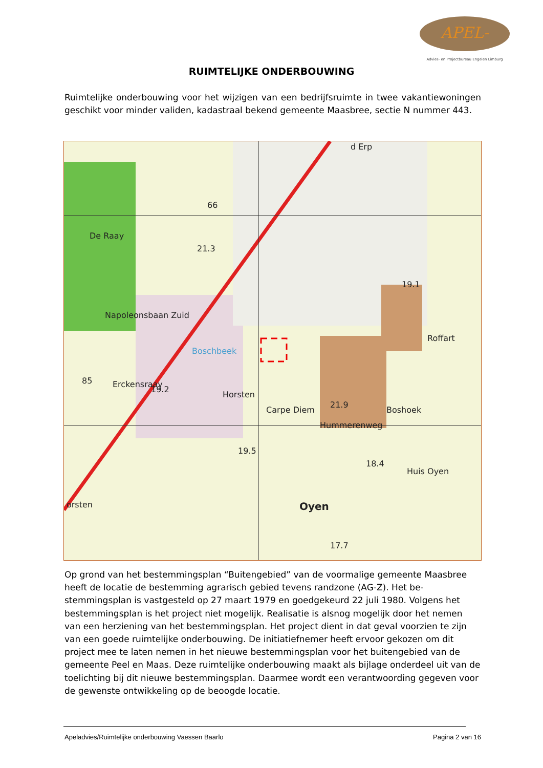APEL-
Advies- en Projectbureau Engelen Limburg
RUIMTELIJKE ONDERBOUWING
Ruimtelijke onderbouwing voor het wijzigen van een bedrijfsruimte in twee vakantiewo­ningen geschikt voor minder validen, kadastraal bekend gemeente Maasbree, sectie N nummer 443.
De Raay
Carpe Diem
Boshoek
Roffart
Huis Oyen
Oyen
Erckensraay
Boschbeek
orsten
d Erp
21.3
19.1
19.2
19.5
18.4
21.9
17.7
66
85
Napoleonsbaan Zuid
Hummerenweg
Horsten
Op grond van het bestemmingsplan “Buitengebied” van de voormalige gemeente Maas­bree heeft de locatie de bestemming agrarisch gebied tevens randzone (AG-Z). Het be­stemmingsplan is vastgesteld op 27 maart 1979 en goedgekeurd 22 juli 1980. Volgens het bestemmingsplan is het project niet mogelijk. Realisatie is alsnog mogelijk door het nemen van een herziening van het bestemmingsplan. Het project dient in dat geval voor­zien te zijn van een goede ruimtelijke onderbouwing. De initiatiefnemer heeft ervoor ge­kozen om dit project mee te laten nemen in het nieuwe bestemmingsplan voor het bui­tengebied van de gemeente Peel en Maas. Deze ruimtelijke onderbouwing maakt als bij­lage onderdeel uit van de toelichting bij dit nieuwe bestemmingsplan. Daarmee wordt een verantwoording gegeven voor de gewenste ontwikkeling op de beoogde locatie.
Apeladvies/Ruimtelijke onderbouwing Vaessen Baarlo Pagina 2 van 16